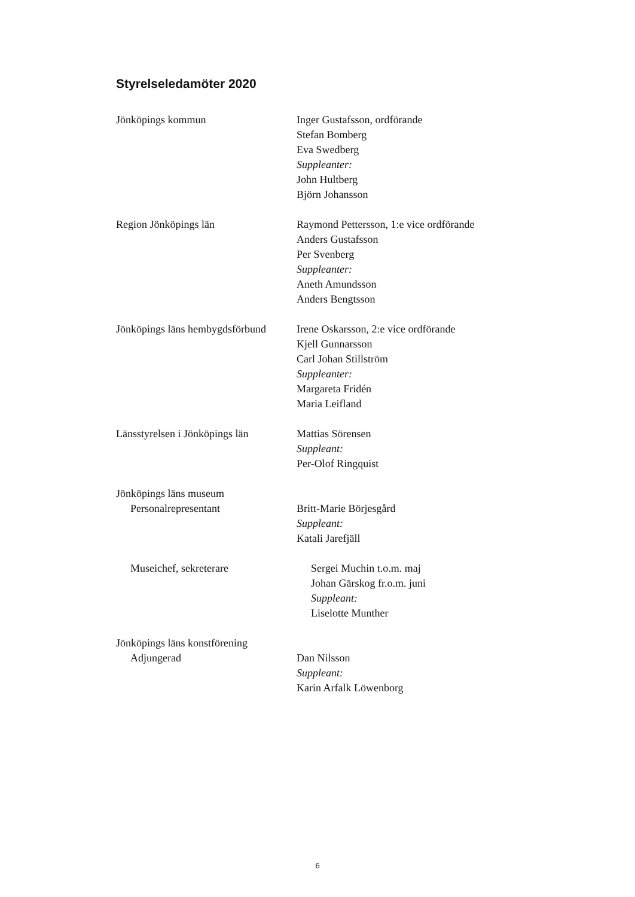Styrelseledamöter 2020
Jönköpings kommun Inger Gustafsson, ordförande
Stefan Bomberg
Eva Swedberg
Suppleanter:
John Hultberg
Björn Johansson
Region Jönköpings län Raymond Pettersson, 1:e vice ordförande
Anders Gustafsson
Per Svenberg
Suppleanter:
Aneth Amundsson
Anders Bengtsson
Jönköpings läns hembygdsförbund
Irene Oskarsson, 2:e vice ordförande
Kjell Gunnarsson
Carl Johan Stillström
Suppleanter:
Margareta Fridén
Maria Leifland
Länsstyrelsen i Jönköpings län
Mattias Sörensen
Suppleant:
Per-Olof Ringquist
Jönköpings läns museum
Personalrepresentant
Britt-Marie Börjesgård
Suppleant:
Katali Jarefjäll
Museichef, sekreterare Sergei Muchin t.o.m. maj
Johan Gärskog fr.o.m. juni
Suppleant:
Liselotte Munther
Jönköpings läns konstförening
Adjungerad
Dan Nilsson
Suppleant:
Karin Arfalk Löwenborg
6